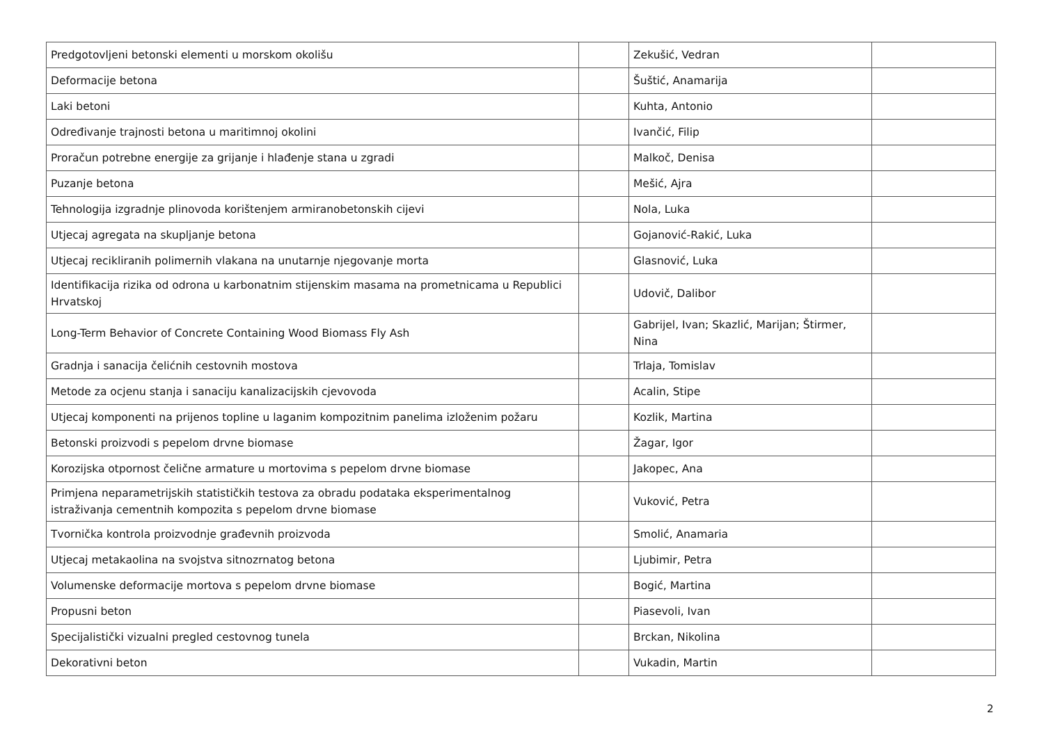| Predgotovljeni betonski elementi u morskom okolišu | | Zekušić, Vedran | |
| Deformacije betona | | Šuštić, Anamarija | |
| Laki betoni | | Kuhta, Antonio | |
| Određivanje trajnosti betona u maritimnoj okolini | | Ivančić, Filip | |
| Proračun potrebne energije za grijanje i hlađenje stana u zgradi | | Malkoč, Denisa | |
| Puzanje betona | | Mešić, Ajra | |
| Tehnologija izgradnje plinovoda korištenjem armiranobetonskih cijevi | | Nola, Luka | |
| Utjecaj agregata na skupljanje betona | | Gojanović-Rakić, Luka | |
| Utjecaj recikliranih polimernih vlakana na unutarnje njegovanje morta | | Glasnović, Luka | |
| Identifikacija rizika od odrona u karbonatnim stijenskim masama na prometnicama u Republici Hrvatskoj | | Udovič, Dalibor | |
| Long-Term Behavior of Concrete Containing Wood Biomass Fly Ash | | Gabrijel, Ivan; Skazlić, Marijan; Štirmer, Nina | |
| Gradnja i sanacija čelićnih cestovnih mostova | | Trlaja, Tomislav | |
| Metode za ocjenu stanja i sanaciju kanalizacijskih cjevovoda | | Acalin, Stipe | |
| Utjecaj komponenti na prijenos topline u laganim kompozitnim panelima izloženim požaru | | Kozlik, Martina | |
| Betonski proizvodi s pepelom drvne biomase | | Žagar, Igor | |
| Korozijska otpornost čelične armature u mortovima s pepelom drvne biomase | | Jakopec, Ana | |
| Primjena neparametrijskih statističkih testova za obradu podataka eksperimentalnog istraživanja cementnih kompozita s pepelom drvne biomase | | Vuković, Petra | |
| Tvornička kontrola proizvodnje građevnih proizvoda | | Smolić, Anamaria | |
| Utjecaj metakaolina na svojstva sitnozrnatog betona | | Ljubimir, Petra | |
| Volumenske deformacije mortova s pepelom drvne biomase | | Bogić, Martina | |
| Propusni beton | | Piasevoli, Ivan | |
| Specijalistički vizualni pregled cestovnog tunela | | Brckan, Nikolina | |
| Dekorativni beton | | Vukadin, Martin | |
2